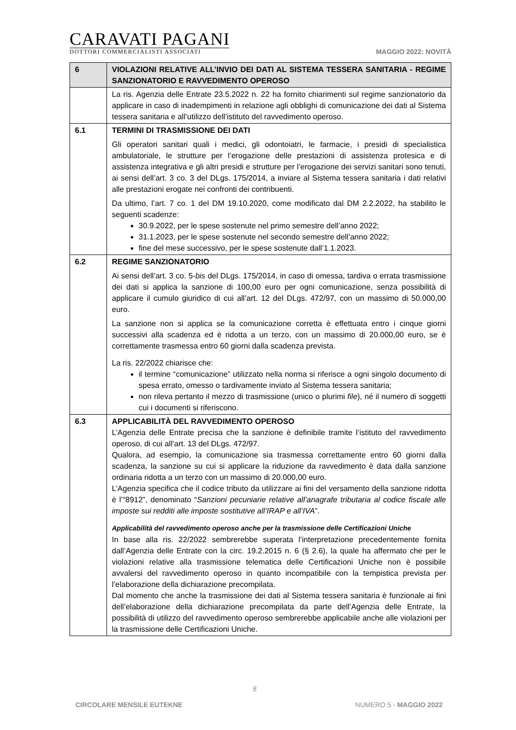CARAVATI PAGANI
DOTTORI COMMERCIALISTI ASSOCIATI
MAGGIO 2022: NOVITÀ
| 6 | VIOLAZIONI RELATIVE ALL’INVIO DEI DATI AL SISTEMA TESSERA SANITARIA - REGIME SANZIONATORIO E RAVVEDIMENTO OPEROSO |
| | La ris. Agenzia delle Entrate 23.5.2022 n. 22 ha fornito chiarimenti sul regime sanzionatorio da applicare in caso di inadempimenti in relazione agli obblighi di comunicazione dei dati al Sistema tessera sanitaria e all’utilizzo dell’istituto del ravvedimento operoso. |
| 6.1 | TERMINI DI TRASMISSIONE DEI DATI Gli operatori sanitari quali i medici, gli odontoiatri, le farmacie, i presidi di specialistica ambulatoriale, le strutture per l’erogazione delle prestazioni di assistenza protesica e di assistenza integrativa e gli altri presidi e strutture per l’erogazione dei servizi sanitari sono tenuti, ai sensi dell’art. 3 co. 3 del DLgs. 175/2014, a inviare al Sistema tessera sanitaria i dati relativi alle prestazioni erogate nei confronti dei contribuenti. Da ultimo, l’art. 7 co. 1 del DM 19.10.2020, come modificato dal DM 2.2.2022, ha stabilito le seguenti scadenze: 30.9.2022, per le spese sostenute nel primo semestre dell’anno 2022; 31.1.2023, per le spese sostenute nel secondo semestre dell’anno 2022; fine del mese successivo, per le spese sostenute dall’1.1.2023. |
| 6.2 | REGIME SANZIONATORIO Ai sensi dell’art. 3 co. 5- bis del DLgs. 175/2014, in caso di omessa, tardiva o errata trasmissione dei dati si applica la sanzione di 100,00 euro per ogni comunicazione, senza possibilità di applicare il cumulo giuridico di cui all’art. 12 del DLgs. 472/97, con un massimo di 50.000,00 euro. La sanzione non si applica se la comunicazione corretta è effettuata entro i cinque giorni successivi alla scadenza ed è ridotta a un terzo, con un massimo di 20.000,00 euro, se è correttamente trasmessa entro 60 giorni dalla scadenza prevista. La ris. 22/2022 chiarisce che: il termine “comunicazione” utilizzato nella norma si riferisce a ogni singolo documento di spesa errato, omesso o tardivamente inviato al Sistema tessera sanitaria; non rileva pertanto il mezzo di trasmissione (unico o plurimi file ), né il numero di soggetti cui i documenti si riferiscono. |
| 6.3 | APPLICABILITÀ DEL RAVVEDIMENTO OPEROSO L’Agenzia delle Entrate precisa che la sanzione è definibile tramite l’istituto del ravvedimento operoso, di cui all’art. 13 del DLgs. 472/97. Qualora, ad esempio, la comunicazione sia trasmessa correttamente entro 60 giorni dalla scadenza, la sanzione su cui si applicare la riduzione da ravvedimento è data dalla sanzione ordinaria ridotta a un terzo con un massimo di 20.000,00 euro. L’Agenzia specifica che il codice tributo da utilizzare ai fini del versamento della sanzione ridotta è l’“8912”, denominato “ Sanzioni pecuniarie relative all’anagrafe tributaria al codice fiscale alle imposte sui redditi alle imposte sostitutive all’IRAP e all’IVA ”. Applicabilità del ravvedimento operoso anche per la trasmissione delle Certificazioni Uniche In base alla ris. 22/2022 sembrerebbe superata l’interpretazione precedentemente fornita dall’Agenzia delle Entrate con la circ. 19.2.2015 n. 6 (§ 2.6), la quale ha affermato che per le violazioni relative alla trasmissione telematica delle Certificazioni Uniche non è possibile avvalersi del ravvedimento operoso in quanto incompatibile con la tempistica prevista per l’elaborazione della dichiarazione precompilata. Dal momento che anche la trasmissione dei dati al Sistema tessera sanitaria è funzionale ai fini dell’elaborazione della dichiarazione precompilata da parte dell’Agenzia delle Entrate, la possibilità di utilizzo del ravvedimento operoso sembrerebbe applicabile anche alle violazioni per la trasmissione delle Certificazioni Uniche. |
8
CIRCOLARE MENSILE EUTEKNE NUMERO 5 - MAGGIO 2022